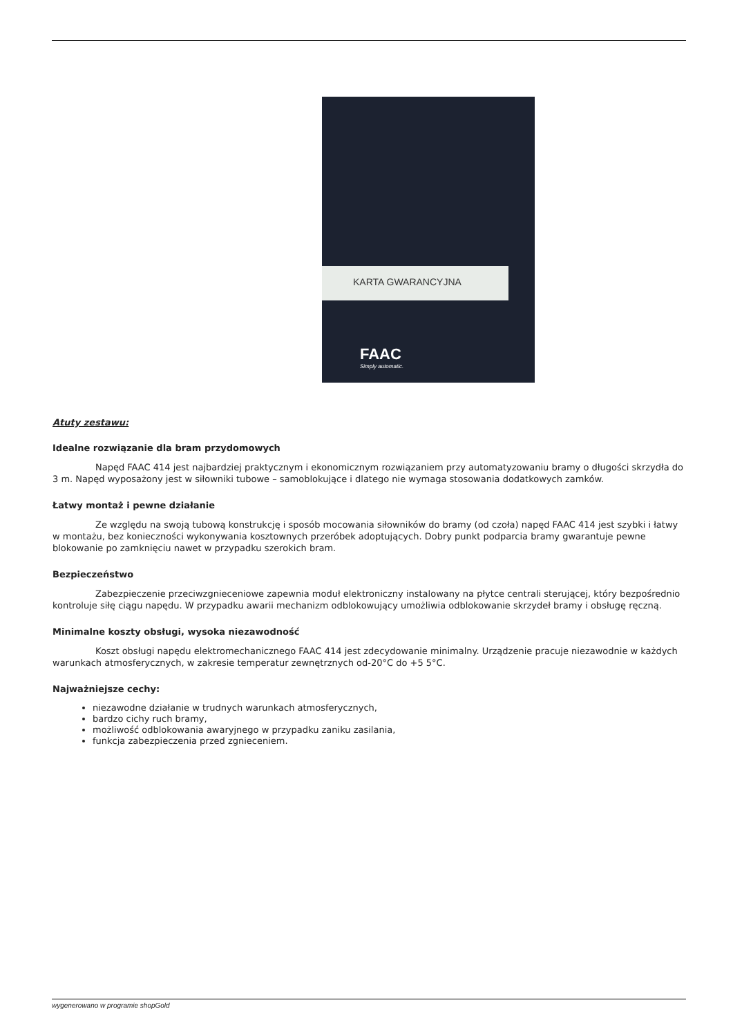KARTA GWARANCYJNA
FAAC
Simply automatic.
Atuty zestawu:
Idealne rozwiązanie dla bram przydomowych
Napęd FAAC 414 jest najbardziej praktycznym i ekonomicznym rozwiązaniem przy automatyzowaniu bramy o długości skrzydła do 3 m. Napęd wyposażony jest w siłowniki tubowe – samoblokujące i dlatego nie wymaga stosowania dodatkowych zamków.
Łatwy montaż i pewne działanie
Ze względu na swoją tubową konstrukcję i sposób mocowania siłowników do bramy (od czoła) napęd FAAC 414 jest szybki i łatwy w montażu, bez konieczności wykonywania kosztownych przeróbek adoptujących. Dobry punkt podparcia bramy gwarantuje pewne blokowanie po zamknięciu nawet w przypadku szerokich bram.
Bezpieczeństwo
Zabezpieczenie przeciwzgnieceniowe zapewnia moduł elektroniczny instalowany na płytce centrali sterującej, który bezpośrednio kontroluje siłę ciągu napędu. W przypadku awarii mechanizm odblokowujący umożliwia odblokowanie skrzydeł bramy i obsługę ręczną.
Minimalne koszty obsługi, wysoka niezawodność
Koszt obsługi napędu elektromechanicznego FAAC 414 jest zdecydowanie minimalny. Urządzenie pracuje niezawodnie w każdych warunkach atmosferycznych, w zakresie temperatur zewnętrznych od-20°C do +5 5°C.
Najważniejsze cechy:
niezawodne działanie w trudnych warunkach atmosferycznych,
bardzo cichy ruch bramy,
możliwość odblokowania awaryjnego w przypadku zaniku zasilania,
funkcja zabezpieczenia przed zgnieceniem.
wygenerowano w programie shopGold